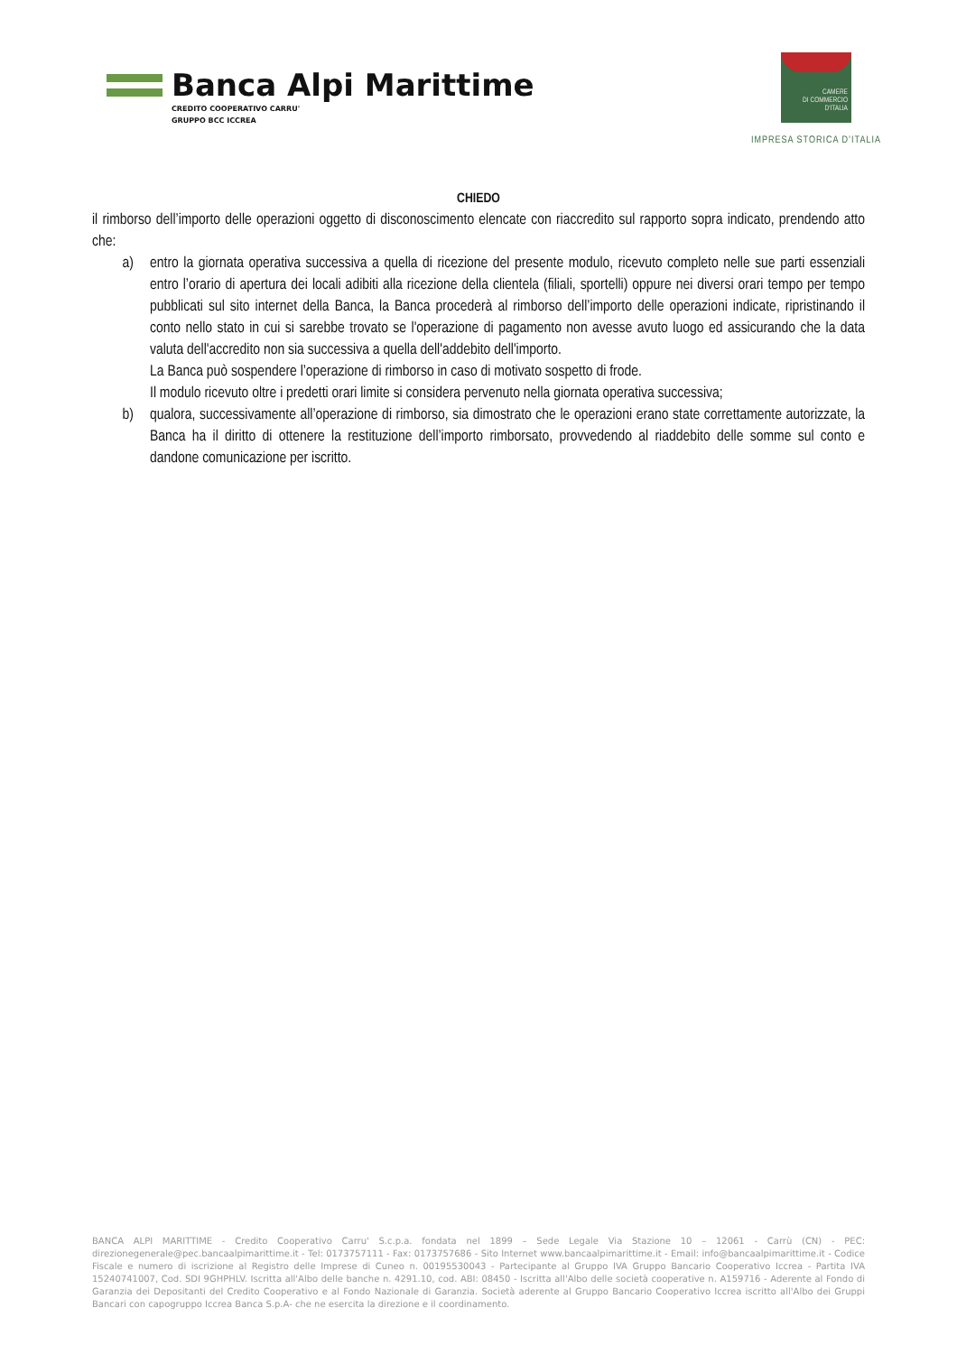Banca Alpi Marittime
CREDITO COOPERATIVO CARRU'
GRUPPO BCC ICCREA
CAMERE
DI COMMERCIO
D'ITALIA
IMPRESA STORICA D’ITALIA
CHIEDO
il rimborso dell’importo delle operazioni oggetto di disconoscimento elencate con riaccredito sul rapporto sopra indicato, prendendo atto che:
a) entro la giornata operativa successiva a quella di ricezione del presente modulo, ricevuto completo nelle sue parti essenziali entro l’orario di apertura dei locali adibiti alla ricezione della clientela (filiali, sportelli) oppure nei diversi orari tempo per tempo pubblicati sul sito internet della Banca, la Banca procederà al rimborso dell’importo delle operazioni indicate, ripristinando il conto nello stato in cui si sarebbe trovato se l'operazione di pagamento non avesse avuto luogo ed assicurando che la data valuta dell'accredito non sia successiva a quella dell'addebito dell'importo.
La Banca può sospendere l’operazione di rimborso in caso di motivato sospetto di frode.
Il modulo ricevuto oltre i predetti orari limite si considera pervenuto nella giornata operativa successiva;
b) qualora, successivamente all’operazione di rimborso, sia dimostrato che le operazioni erano state correttamente autorizzate, la Banca ha il diritto di ottenere la restituzione dell’importo rimborsato, provvedendo al riaddebito delle somme sul conto e dandone comunicazione per iscritto.
BANCA ALPI MARITTIME - Credito Cooperativo Carru' S.c.p.a. fondata nel 1899 – Sede Legale Via Stazione 10 – 12061 - Carrù (CN) - PEC: direzionegenerale@pec.bancaalpimarittime.it - Tel: 0173757111 - Fax: 0173757686 - Sito Internet www.bancaalpimarittime.it - Email: info@bancaalpimarittime.it - Codice Fiscale e numero di iscrizione al Registro delle Imprese di Cuneo n. 00195530043 - Partecipante al Gruppo IVA Gruppo Bancario Cooperativo Iccrea - Partita IVA 15240741007, Cod. SDI 9GHPHLV. Iscritta all'Albo delle banche n. 4291.10, cod. ABI: 08450 - Iscritta all'Albo delle società cooperative n. A159716 - Aderente al Fondo di Garanzia dei Depositanti del Credito Cooperativo e al Fondo Nazionale di Garanzia. Società aderente al Gruppo Bancario Cooperativo Iccrea iscritto all'Albo dei Gruppi Bancari con capogruppo Iccrea Banca S.p.A- che ne esercita la direzione e il coordinamento.